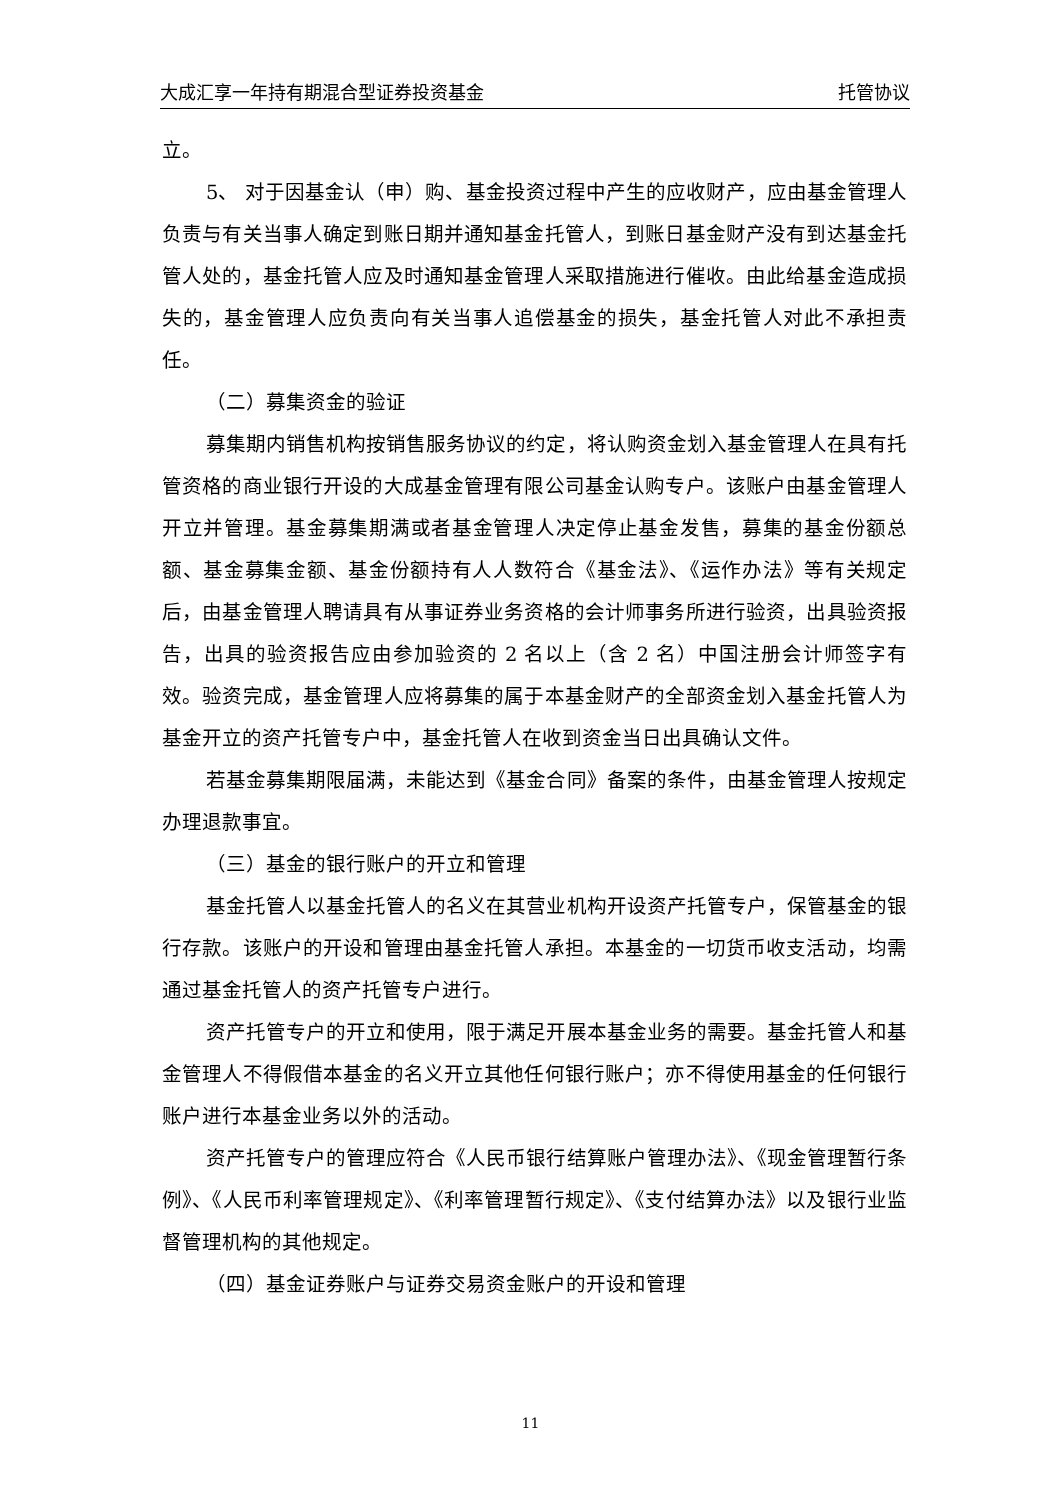大成汇享一年持有期混合型证券投资基金 托管协议
立。
5、 对于因基金认（申）购、基金投资过程中产生的应收财产，应由基金管理人负责与有关当事人确定到账日期并通知基金托管人，到账日基金财产没有到达基金托管人处的，基金托管人应及时通知基金管理人采取措施进行催收。由此给基金造成损失的，基金管理人应负责向有关当事人追偿基金的损失，基金托管人对此不承担责任。
（二）募集资金的验证
募集期内销售机构按销售服务协议的约定，将认购资金划入基金管理人在具有托管资格的商业银行开设的大成基金管理有限公司基金认购专户。该账户由基金管理人开立并管理。基金募集期满或者基金管理人决定停止基金发售，募集的基金份额总额、基金募集金额、基金份额持有人人数符合《基金法》、《运作办法》等有关规定后，由基金管理人聘请具有从事证券业务资格的会计师事务所进行验资，出具验资报告，出具的验资报告应由参加验资的 2 名以上（含 2 名）中国注册会计师签字有效。验资完成，基金管理人应将募集的属于本基金财产的全部资金划入基金托管人为基金开立的资产托管专户中，基金托管人在收到资金当日出具确认文件。
若基金募集期限届满，未能达到《基金合同》备案的条件，由基金管理人按规定办理退款事宜。
（三）基金的银行账户的开立和管理
基金托管人以基金托管人的名义在其营业机构开设资产托管专户，保管基金的银行存款。该账户的开设和管理由基金托管人承担。本基金的一切货币收支活动，均需通过基金托管人的资产托管专户进行。
资产托管专户的开立和使用，限于满足开展本基金业务的需要。基金托管人和基金管理人不得假借本基金的名义开立其他任何银行账户；亦不得使用基金的任何银行账户进行本基金业务以外的活动。
资产托管专户的管理应符合《人民币银行结算账户管理办法》、《现金管理暂行条例》、《人民币利率管理规定》、《利率管理暂行规定》、《支付结算办法》以及银行业监督管理机构的其他规定。
（四）基金证券账户与证券交易资金账户的开设和管理
11